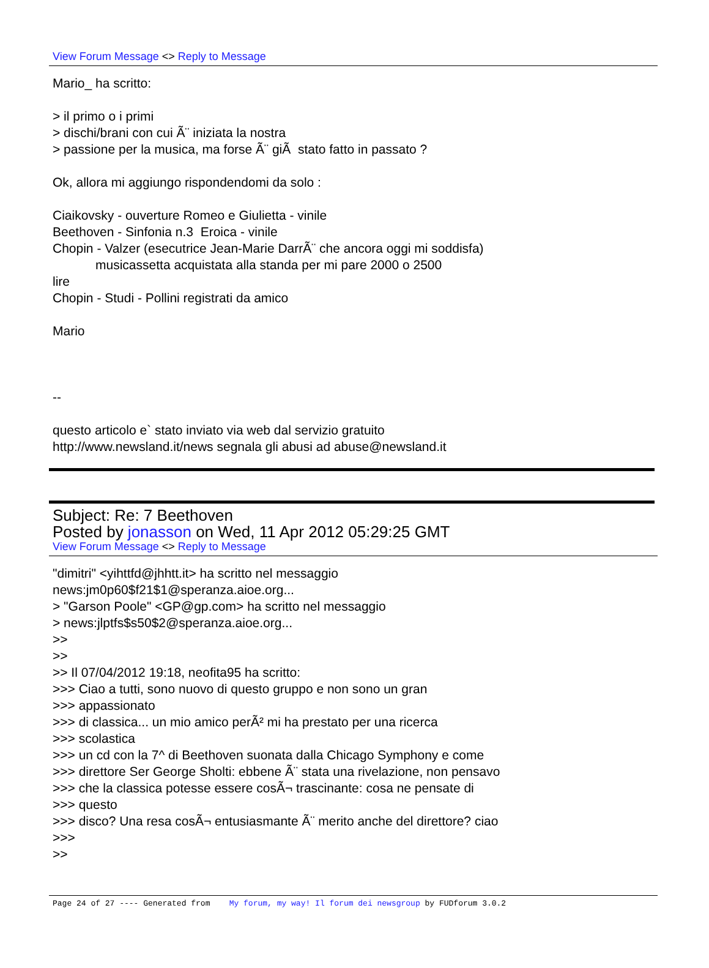View Forum Message <> Reply to Message
Mario_ ha scritto: > il primo o i primi > dischi/brani con cui Ã¨ iniziata la nostra > passione per la musica, ma forse Ã¨ giÃ stato fatto in passato ? Ok, allora mi aggiungo rispondendomi da solo : Ciaikovsky - ouverture Romeo e Giulietta - vinile Beethoven - Sinfonia n.3 Eroica - vinile Chopin - Valzer (esecutrice Jean-Marie DarrÃ¨ che ancora oggi mi soddisfa) musicassetta acquistata alla standa per mi pare 2000 o 2500 lire Chopin - Studi - Pollini registrati da amico Mario -- questo articolo e` stato inviato via web dal servizio gratuito http://www.newsland.it/news segnala gli abusi ad abuse@newsland.it
Subject: Re: 7 Beethoven
Posted by jonasson on Wed, 11 Apr 2012 05:29:25 GMT
View Forum Message <> Reply to Message
"dimitri" <yihttfd@jhhtt.it> ha scritto nel messaggio news:jm0p60$f21$1@speranza.aioe.org... > "Garson Poole" <GP@gp.com> ha scritto nel messaggio > news:jlptfs$s50$2@speranza.aioe.org... >> >> >> Il 07/04/2012 19:18, neofita95 ha scritto: >>> Ciao a tutti, sono nuovo di questo gruppo e non sono un gran >>> appassionato >>> di classica... un mio amico perÃ² mi ha prestato per una ricerca >>> scolastica >>> un cd con la 7^ di Beethoven suonata dalla Chicago Symphony e come >>> direttore Ser George Sholti: ebbene Ã¨ stata una rivelazione, non pensavo >>> che la classica potesse essere cosÃ¬ trascinante: cosa ne pensate di >>> questo >>> disco? Una resa cosÃ¬ entusiasmante Ã¨ merito anche del direttore? ciao >>> >>
Page 24 of 27 ---- Generated from My forum, my way! Il forum dei newsgroup by FUDforum 3.0.2